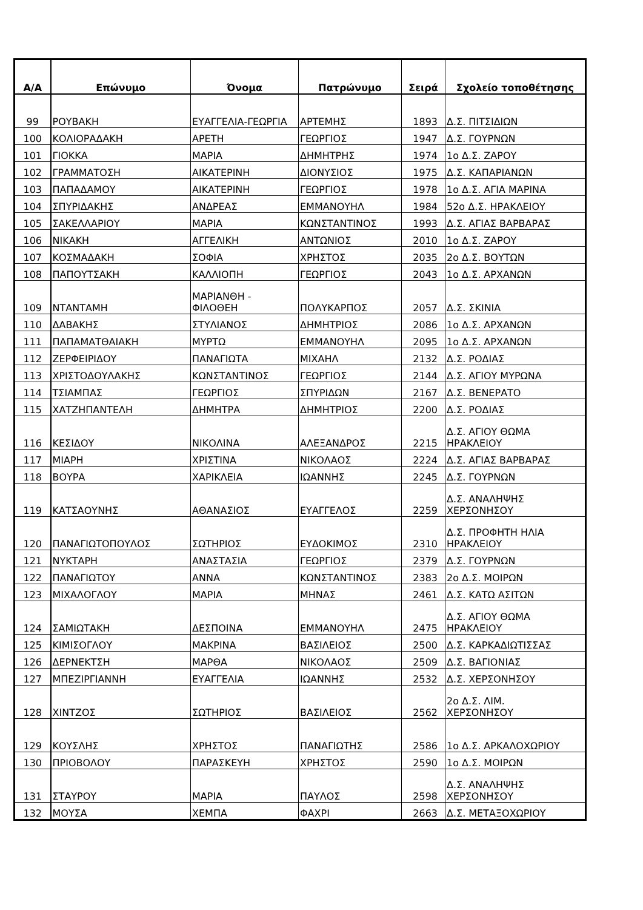| Α/Α | Επώνυμο | Όνομα | Πατρώνυμο | Σειρά | Σχολείο τοποθέτησης |
| --- | --- | --- | --- | --- | --- |
| 99 | ΡΟΥΒΑΚΗ | ΕΥΑΓΓΕΛΙΑ-ΓΕΩΡΓΙΑ | ΑΡΤΕΜΗΣ | 1893 | Δ.Σ. ΠΙΤΣΙΔΙΩΝ |
| 100 | ΚΟΛΙΟΡΑΔΑΚΗ | ΑΡΕΤΗ | ΓΕΩΡΓΙΟΣ | 1947 | Δ.Σ. ΓΟΥΡΝΩΝ |
| 101 | ΓΙΟΚΚΑ | ΜΑΡΙΑ | ΔΗΜΗΤΡΗΣ | 1974 | 1ο Δ.Σ. ΖΑΡΟΥ |
| 102 | ΓΡΑΜΜΑΤΟΣΗ | ΑΙΚΑΤΕΡΙΝΗ | ΔΙΟΝΥΣΙΟΣ | 1975 | Δ.Σ. ΚΑΠΑΡΙΑΝΩΝ |
| 103 | ΠΑΠΑΔΑΜΟΥ | ΑΙΚΑΤΕΡΙΝΗ | ΓΕΩΡΓΙΟΣ | 1978 | 1ο Δ.Σ. ΑΓΙΑ ΜΑΡΙΝΑ |
| 104 | ΣΠΥΡΙΔΑΚΗΣ | ΑΝΔΡΕΑΣ | ΕΜΜΑΝΟΥΗΛ | 1984 | 52ο Δ.Σ. ΗΡΑΚΛΕΙΟΥ |
| 105 | ΣΑΚΕΛΛΑΡΙΟΥ | ΜΑΡΙΑ | ΚΩΝΣΤΑΝΤΙΝΟΣ | 1993 | Δ.Σ. ΑΓΙΑΣ ΒΑΡΒΑΡΑΣ |
| 106 | ΝΙΚΑΚΗ | ΑΓΓΕΛΙΚΗ | ΑΝΤΩΝΙΟΣ | 2010 | 1ο Δ.Σ. ΖΑΡΟΥ |
| 107 | ΚΟΣΜΑΔΑΚΗ | ΣΟΦΙΑ | ΧΡΗΣΤΟΣ | 2035 | 2ο Δ.Σ. ΒΟΥΤΩΝ |
| 108 | ΠΑΠΟΥΤΣΑΚΗ | ΚΑΛΛΙΟΠΗ | ΓΕΩΡΓΙΟΣ | 2043 | 1ο Δ.Σ. ΑΡΧΑΝΩΝ |
| 109 | ΝΤΑΝΤΑΜΗ | ΜΑΡΙΑΝΘΗ - ΦΙΛΟΘΕΗ | ΠΟΛΥΚΑΡΠΟΣ | 2057 | Δ.Σ. ΣΚΙΝΙΑ |
| 110 | ΔΑΒΑΚΗΣ | ΣΤΥΛΙΑΝΟΣ | ΔΗΜΗΤΡΙΟΣ | 2086 | 1ο Δ.Σ. ΑΡΧΑΝΩΝ |
| 111 | ΠΑΠΑΜΑΤΘΑΙΑΚΗ | ΜΥΡΤΩ | ΕΜΜΑΝΟΥΗΛ | 2095 | 1ο Δ.Σ. ΑΡΧΑΝΩΝ |
| 112 | ΖΕΡΦΕΙΡΙΔΟΥ | ΠΑΝΑΓΙΩΤΑ | ΜΙΧΑΗΛ | 2132 | Δ.Σ. ΡΟΔΙΑΣ |
| 113 | ΧΡΙΣΤΟΔΟΥΛΑΚΗΣ | ΚΩΝΣΤΑΝΤΙΝΟΣ | ΓΕΩΡΓΙΟΣ | 2144 | Δ.Σ. ΑΓΙΟΥ ΜΥΡΩΝΑ |
| 114 | ΤΣΙΑΜΠΑΣ | ΓΕΩΡΓΙΟΣ | ΣΠΥΡΙΔΩΝ | 2167 | Δ.Σ. ΒΕΝΕΡΑΤΟ |
| 115 | ΧΑΤΖΗΠΑΝΤΕΛΗ | ΔΗΜΗΤΡΑ | ΔΗΜΗΤΡΙΟΣ | 2200 | Δ.Σ. ΡΟΔΙΑΣ |
| 116 | ΚΕΣΙΔΟΥ | ΝΙΚΟΛΙΝΑ | ΑΛΕΞΑΝΔΡΟΣ | 2215 | Δ.Σ. ΑΓΙΟΥ ΘΩΜΑ ΗΡΑΚΛΕΙΟΥ |
| 117 | ΜΙΑΡΗ | ΧΡΙΣΤΙΝΑ | ΝΙΚΟΛΑΟΣ | 2224 | Δ.Σ. ΑΓΙΑΣ ΒΑΡΒΑΡΑΣ |
| 118 | ΒΟΥΡΑ | ΧΑΡΙΚΛΕΙΑ | ΙΩΑΝΝΗΣ | 2245 | Δ.Σ. ΓΟΥΡΝΩΝ |
| 119 | ΚΑΤΣΑΟΥΝΗΣ | ΑΘΑΝΑΣΙΟΣ | ΕΥΑΓΓΕΛΟΣ | 2259 | Δ.Σ. ΑΝΑΛΗΨΗΣ ΧΕΡΣΟΝΗΣΟΥ |
| 120 | ΠΑΝΑΓΙΩΤΟΠΟΥΛΟΣ | ΣΩΤΗΡΙΟΣ | ΕΥΔΟΚΙΜΟΣ | 2310 | Δ.Σ. ΠΡΟΦΗΤΗ ΗΛΙΑ ΗΡΑΚΛΕΙΟΥ |
| 121 | ΝΥΚΤΑΡΗ | ΑΝΑΣΤΑΣΙΑ | ΓΕΩΡΓΙΟΣ | 2379 | Δ.Σ. ΓΟΥΡΝΩΝ |
| 122 | ΠΑΝΑΓΙΩΤΟΥ | ΑΝΝΑ | ΚΩΝΣΤΑΝΤΙΝΟΣ | 2383 | 2ο Δ.Σ. ΜΟΙΡΩΝ |
| 123 | ΜΙΧΑΛΟΓΛΟΥ | ΜΑΡΙΑ | ΜΗΝΑΣ | 2461 | Δ.Σ. ΚΑΤΩ ΑΣΙΤΩΝ |
| 124 | ΣΑΜΙΩΤΑΚΗ | ΔΕΣΠΟΙΝΑ | ΕΜΜΑΝΟΥΗΛ | 2475 | Δ.Σ. ΑΓΙΟΥ ΘΩΜΑ ΗΡΑΚΛΕΙΟΥ |
| 125 | ΚΙΜΙΣΟΓΛΟΥ | ΜΑΚΡΙΝΑ | ΒΑΣΙΛΕΙΟΣ | 2500 | Δ.Σ. ΚΑΡΚΑΔΙΩΤΙΣΣΑΣ |
| 126 | ΔΕΡΝΕΚΤΣΗ | ΜΑΡΘΑ | ΝΙΚΟΛΑΟΣ | 2509 | Δ.Σ. ΒΑΓΙΟΝΙΑΣ |
| 127 | ΜΠΕΖΙΡΓΙΑΝΝΗ | ΕΥΑΓΓΕΛΙΑ | ΙΩΑΝΝΗΣ | 2532 | Δ.Σ. ΧΕΡΣΟΝΗΣΟΥ |
| 128 | ΧΙΝΤΖΟΣ | ΣΩΤΗΡΙΟΣ | ΒΑΣΙΛΕΙΟΣ | 2562 | 2ο Δ.Σ. ΛΙΜ. ΧΕΡΣΟΝΗΣΟΥ |
| 129 | ΚΟΥΣΛΗΣ | ΧΡΗΣΤΟΣ | ΠΑΝΑΓΙΩΤΗΣ | 2586 | 1ο Δ.Σ. ΑΡΚΑΛΟΧΩΡΙΟΥ |
| 130 | ΠΡΙΟΒΟΛΟΥ | ΠΑΡΑΣΚΕΥΗ | ΧΡΗΣΤΟΣ | 2590 | 1ο Δ.Σ. ΜΟΙΡΩΝ |
| 131 | ΣΤΑΥΡΟΥ | ΜΑΡΙΑ | ΠΑΥΛΟΣ | 2598 | Δ.Σ. ΑΝΑΛΗΨΗΣ ΧΕΡΣΟΝΗΣΟΥ |
| 132 | ΜΟΥΣΑ | ΧΕΜΠΑ | ΦΑΧΡΙ | 2663 | Δ.Σ. ΜΕΤΑΞΟΧΩΡΙΟΥ |